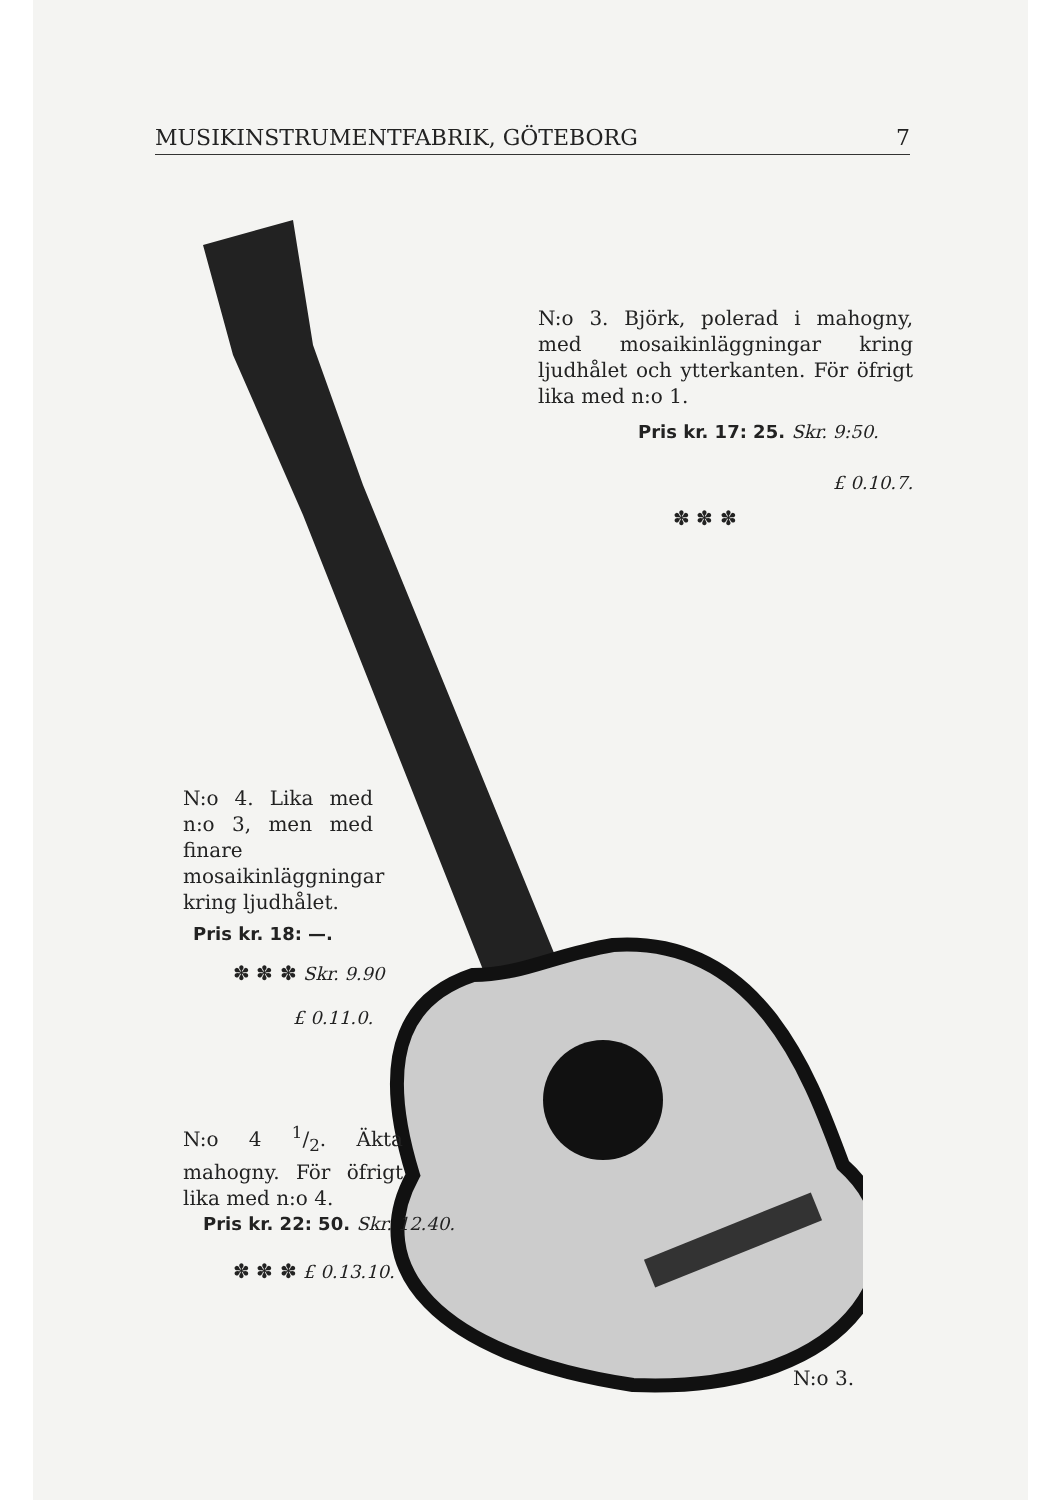MUSIKINSTRUMENTFABRIK, GÖTEBORG 7
N:o 3. Björk, polerad i mahogny, med mosaikinläggningar kring ljudhålet och ytterkanten. För öfrigt lika med n:o 1.
Pris kr. 17: 25. Skr. 9:50.
£ 0.10.7.
✽ ✽ ✽
N:o 4. Lika med n:o 3, men med finare mosaikinläggningar kring ljudhålet.
Pris kr. 18: —.
✽ ✽ ✽ Skr. 9.90
£ 0.11.0.
N:o 4 1/2. Äkta mahogny. För öfrigt lika med n:o 4.
Pris kr. 22: 50. Skr. 12.40.
✽ ✽ ✽ £ 0.13.10.
N:o 3.